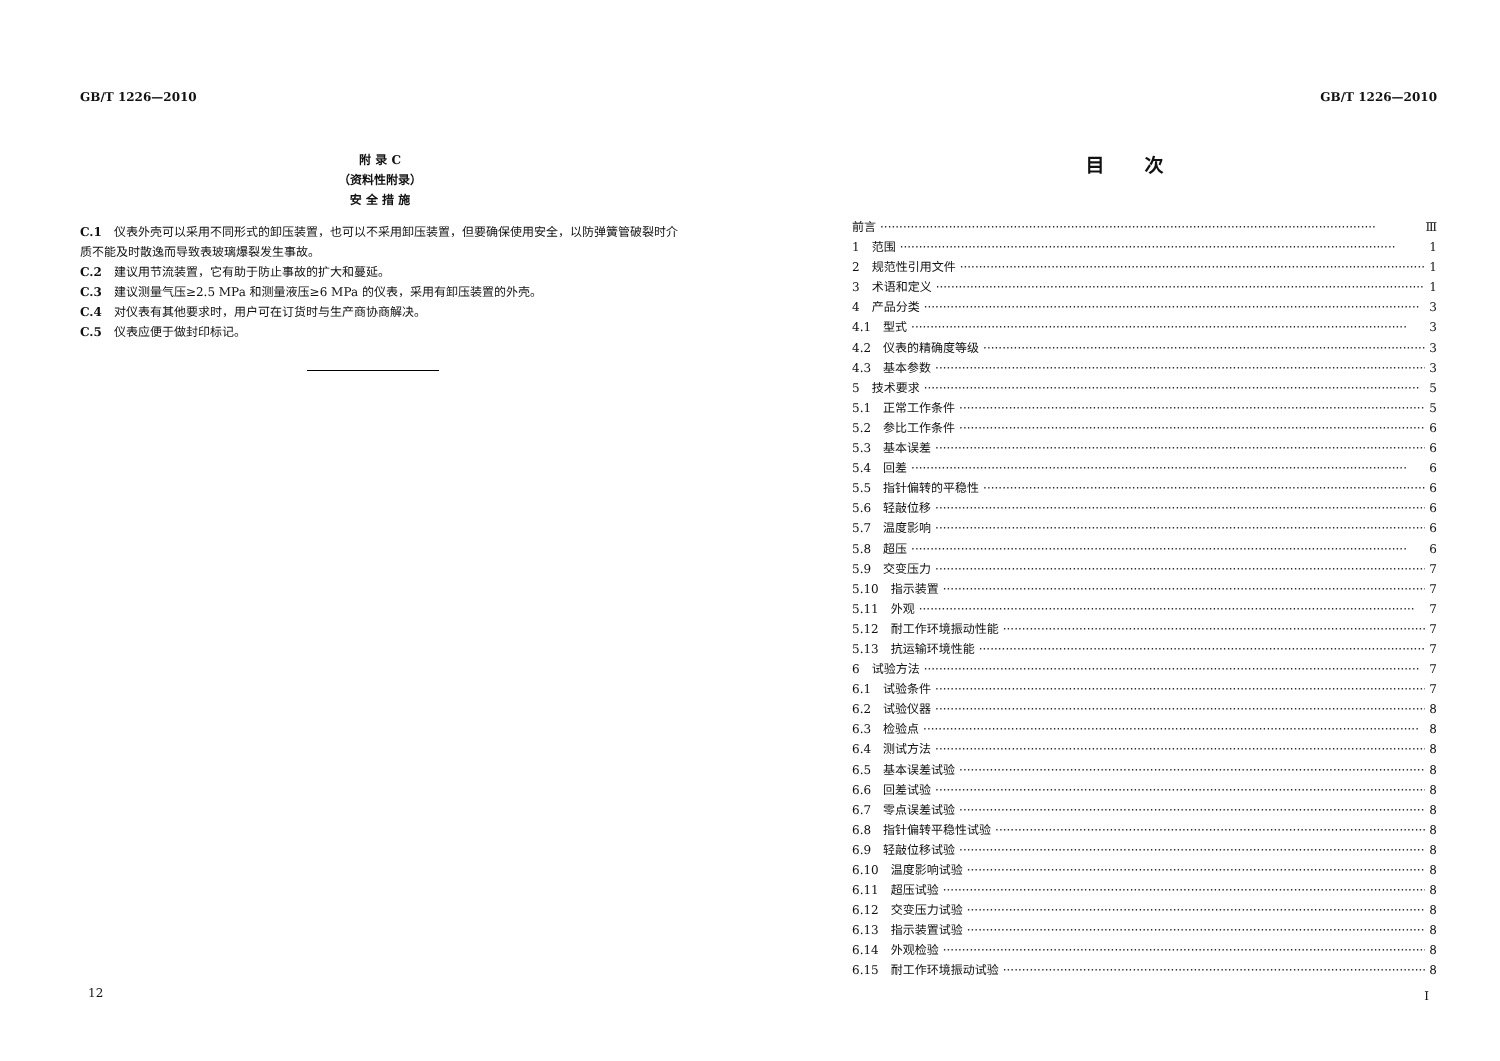GB/T 1226—2010
附 录 C
（资料性附录）
安 全 措 施
C.1　仪表外壳可以采用不同形式的卸压装置，也可以不采用卸压装置，但要确保使用安全，以防弹簧管破裂时介质不能及时散逸而导致表玻璃爆裂发生事故。
C.2　建议用节流装置，它有助于防止事故的扩大和蔓延。
C.3　建议测量气压≥2.5 MPa 和测量液压≥6 MPa 的仪表，采用有卸压装置的外壳。
C.4　对仪表有其他要求时，用户可在订货时与生产商协商解决。
C.5　仪表应便于做封印标记。
12
GB/T 1226—2010
目次
前言 Ⅲ
1　范围 1
2　规范性引用文件 1
3　术语和定义 1
4　产品分类 3
4.1　型式 3
4.2　仪表的精确度等级 3
4.3　基本参数 3
5　技术要求 5
5.1　正常工作条件 5
5.2　参比工作条件 6
5.3　基本误差 6
5.4　回差 6
5.5　指针偏转的平稳性 6
5.6　轻敲位移 6
5.7　温度影响 6
5.8　超压 6
5.9　交变压力 7
5.10　指示装置 7
5.11　外观 7
5.12　耐工作环境振动性能 7
5.13　抗运输环境性能 7
6　试验方法 7
6.1　试验条件 7
6.2　试验仪器 8
6.3　检验点 8
6.4　测试方法 8
6.5　基本误差试验 8
6.6　回差试验 8
6.7　零点误差试验 8
6.8　指针偏转平稳性试验 8
6.9　轻敲位移试验 8
6.10　温度影响试验 8
6.11　超压试验 8
6.12　交变压力试验 8
6.13　指示装置试验 8
6.14　外观检验 8
6.15　耐工作环境振动试验 8
Ⅰ